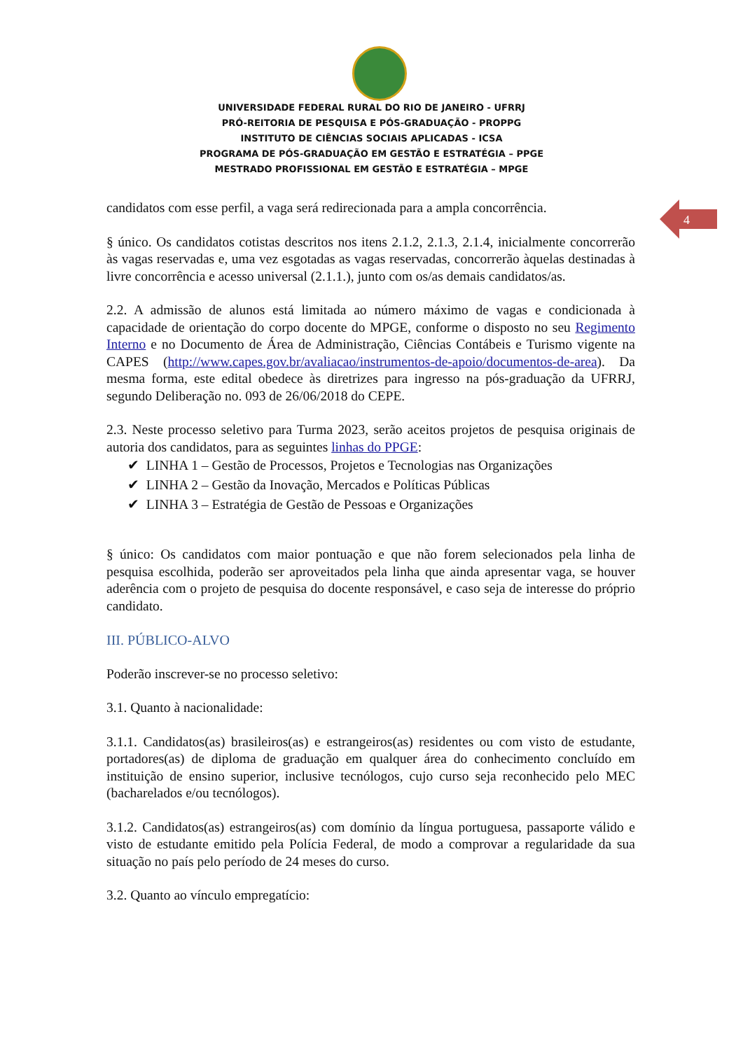UNIVERSIDADE FEDERAL RURAL DO RIO DE JANEIRO - UFRRJ
PRÓ-REITORIA DE PESQUISA E PÓS-GRADUAÇÃO - PROPPG
INSTITUTO DE CIÊNCIAS SOCIAIS APLICADAS - ICSA
PROGRAMA DE PÓS-GRADUAÇÃO EM GESTÃO E ESTRATÉGIA – PPGE
MESTRADO PROFISSIONAL EM GESTÃO E ESTRATÉGIA – MPGE
4
candidatos com esse perfil, a vaga será redirecionada para a ampla concorrência.
§ único. Os candidatos cotistas descritos nos itens 2.1.2, 2.1.3, 2.1.4, inicialmente concorrerão às vagas reservadas e, uma vez esgotadas as vagas reservadas, concorrerão àquelas destinadas à livre concorrência e acesso universal (2.1.1.), junto com os/as demais candidatos/as.
2.2. A admissão de alunos está limitada ao número máximo de vagas e condicionada à capacidade de orientação do corpo docente do MPGE, conforme o disposto no seu Regimento Interno e no Documento de Área de Administração, Ciências Contábeis e Turismo vigente na CAPES (http://www.capes.gov.br/avaliacao/instrumentos-de-apoio/documentos-de-area). Da mesma forma, este edital obedece às diretrizes para ingresso na pós-graduação da UFRRJ, segundo Deliberação no. 093 de 26/06/2018 do CEPE.
2.3. Neste processo seletivo para Turma 2023, serão aceitos projetos de pesquisa originais de autoria dos candidatos, para as seguintes linhas do PPGE:
✔ LINHA 1 – Gestão de Processos, Projetos e Tecnologias nas Organizações
✔ LINHA 2 – Gestão da Inovação, Mercados e Políticas Públicas
✔ LINHA 3 – Estratégia de Gestão de Pessoas e Organizações
§ único: Os candidatos com maior pontuação e que não forem selecionados pela linha de pesquisa escolhida, poderão ser aproveitados pela linha que ainda apresentar vaga, se houver aderência com o projeto de pesquisa do docente responsável, e caso seja de interesse do próprio candidato.
III. PÚBLICO-ALVO
Poderão inscrever-se no processo seletivo:
3.1. Quanto à nacionalidade:
3.1.1. Candidatos(as) brasileiros(as) e estrangeiros(as) residentes ou com visto de estudante, portadores(as) de diploma de graduação em qualquer área do conhecimento concluído em instituição de ensino superior, inclusive tecnólogos, cujo curso seja reconhecido pelo MEC (bacharelados e/ou tecnólogos).
3.1.2. Candidatos(as) estrangeiros(as) com domínio da língua portuguesa, passaporte válido e visto de estudante emitido pela Polícia Federal, de modo a comprovar a regularidade da sua situação no país pelo período de 24 meses do curso.
3.2. Quanto ao vínculo empregatício: